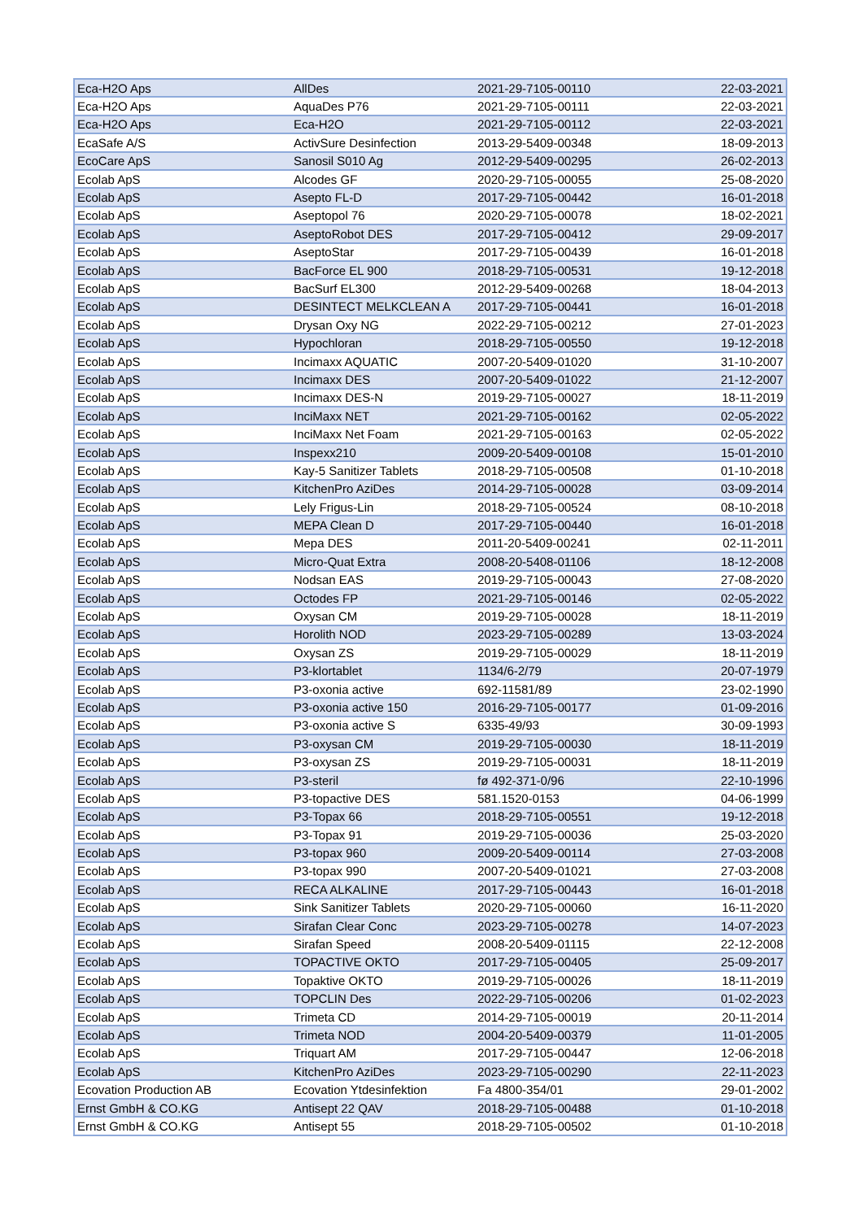| Eca-H2O Aps | AllDes | 2021-29-7105-00110 | 22-03-2021 |
| Eca-H2O Aps | AquaDes P76 | 2021-29-7105-00111 | 22-03-2021 |
| Eca-H2O Aps | Eca-H2O | 2021-29-7105-00112 | 22-03-2021 |
| EcaSafe A/S | ActivSure Desinfection | 2013-29-5409-00348 | 18-09-2013 |
| EcoCare ApS | Sanosil S010 Ag | 2012-29-5409-00295 | 26-02-2013 |
| Ecolab ApS | Alcodes GF | 2020-29-7105-00055 | 25-08-2020 |
| Ecolab ApS | Asepto FL-D | 2017-29-7105-00442 | 16-01-2018 |
| Ecolab ApS | Aseptopol 76 | 2020-29-7105-00078 | 18-02-2021 |
| Ecolab ApS | AseptoRobot DES | 2017-29-7105-00412 | 29-09-2017 |
| Ecolab ApS | AseptoStar | 2017-29-7105-00439 | 16-01-2018 |
| Ecolab ApS | BacForce EL 900 | 2018-29-7105-00531 | 19-12-2018 |
| Ecolab ApS | BacSurf EL300 | 2012-29-5409-00268 | 18-04-2013 |
| Ecolab ApS | DESINTECT MELKCLEAN A | 2017-29-7105-00441 | 16-01-2018 |
| Ecolab ApS | Drysan Oxy NG | 2022-29-7105-00212 | 27-01-2023 |
| Ecolab ApS | Hypochloran | 2018-29-7105-00550 | 19-12-2018 |
| Ecolab ApS | Incimaxx AQUATIC | 2007-20-5409-01020 | 31-10-2007 |
| Ecolab ApS | Incimaxx DES | 2007-20-5409-01022 | 21-12-2007 |
| Ecolab ApS | Incimaxx DES-N | 2019-29-7105-00027 | 18-11-2019 |
| Ecolab ApS | InciMaxx NET | 2021-29-7105-00162 | 02-05-2022 |
| Ecolab ApS | InciMaxx Net Foam | 2021-29-7105-00163 | 02-05-2022 |
| Ecolab ApS | Inspexx210 | 2009-20-5409-00108 | 15-01-2010 |
| Ecolab ApS | Kay-5 Sanitizer Tablets | 2018-29-7105-00508 | 01-10-2018 |
| Ecolab ApS | KitchenPro AziDes | 2014-29-7105-00028 | 03-09-2014 |
| Ecolab ApS | Lely Frigus-Lin | 2018-29-7105-00524 | 08-10-2018 |
| Ecolab ApS | MEPA Clean D | 2017-29-7105-00440 | 16-01-2018 |
| Ecolab ApS | Mepa DES | 2011-20-5409-00241 | 02-11-2011 |
| Ecolab ApS | Micro-Quat Extra | 2008-20-5408-01106 | 18-12-2008 |
| Ecolab ApS | Nodsan EAS | 2019-29-7105-00043 | 27-08-2020 |
| Ecolab ApS | Octodes FP | 2021-29-7105-00146 | 02-05-2022 |
| Ecolab ApS | Oxysan CM | 2019-29-7105-00028 | 18-11-2019 |
| Ecolab ApS | Horolith NOD | 2023-29-7105-00289 | 13-03-2024 |
| Ecolab ApS | Oxysan ZS | 2019-29-7105-00029 | 18-11-2019 |
| Ecolab ApS | P3-klortablet | 1134/6-2/79 | 20-07-1979 |
| Ecolab ApS | P3-oxonia active | 692-11581/89 | 23-02-1990 |
| Ecolab ApS | P3-oxonia active 150 | 2016-29-7105-00177 | 01-09-2016 |
| Ecolab ApS | P3-oxonia active S | 6335-49/93 | 30-09-1993 |
| Ecolab ApS | P3-oxysan CM | 2019-29-7105-00030 | 18-11-2019 |
| Ecolab ApS | P3-oxysan ZS | 2019-29-7105-00031 | 18-11-2019 |
| Ecolab ApS | P3-steril | fø 492-371-0/96 | 22-10-1996 |
| Ecolab ApS | P3-topactive DES | 581.1520-0153 | 04-06-1999 |
| Ecolab ApS | P3-Topax 66 | 2018-29-7105-00551 | 19-12-2018 |
| Ecolab ApS | P3-Topax 91 | 2019-29-7105-00036 | 25-03-2020 |
| Ecolab ApS | P3-topax 960 | 2009-20-5409-00114 | 27-03-2008 |
| Ecolab ApS | P3-topax 990 | 2007-20-5409-01021 | 27-03-2008 |
| Ecolab ApS | RECA ALKALINE | 2017-29-7105-00443 | 16-01-2018 |
| Ecolab ApS | Sink Sanitizer Tablets | 2020-29-7105-00060 | 16-11-2020 |
| Ecolab ApS | Sirafan Clear Conc | 2023-29-7105-00278 | 14-07-2023 |
| Ecolab ApS | Sirafan Speed | 2008-20-5409-01115 | 22-12-2008 |
| Ecolab ApS | TOPACTIVE OKTO | 2017-29-7105-00405 | 25-09-2017 |
| Ecolab ApS | Topaktive OKTO | 2019-29-7105-00026 | 18-11-2019 |
| Ecolab ApS | TOPCLIN Des | 2022-29-7105-00206 | 01-02-2023 |
| Ecolab ApS | Trimeta CD | 2014-29-7105-00019 | 20-11-2014 |
| Ecolab ApS | Trimeta NOD | 2004-20-5409-00379 | 11-01-2005 |
| Ecolab ApS | Triquart AM | 2017-29-7105-00447 | 12-06-2018 |
| Ecolab ApS | KitchenPro AziDes | 2023-29-7105-00290 | 22-11-2023 |
| Ecovation Production AB | Ecovation Ytdesinfektion | Fa 4800-354/01 | 29-01-2002 |
| Ernst GmbH & CO.KG | Antisept 22 QAV | 2018-29-7105-00488 | 01-10-2018 |
| Ernst GmbH & CO.KG | Antisept 55 | 2018-29-7105-00502 | 01-10-2018 |